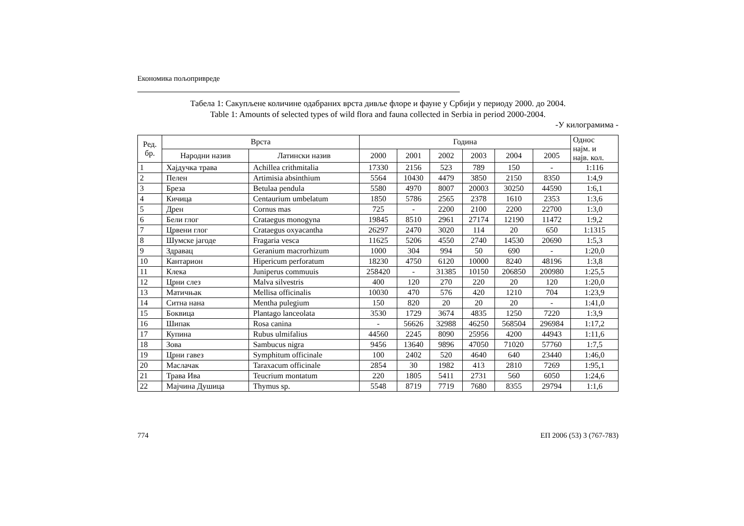Економика пољопривреде
Табела 1: Сакупљене количине одабраних врста дивље флоре и фауне у Србији у периоду 2000. до 2004.
Table 1: Amounts of selected types of wild flora and fauna collected in Serbia in period 2000-2004.
-У килограмима -
| Ред. бр. | Врста | | Година | | | | | | Однос најм. и најв. кол. |
| --- | --- | --- | --- | --- | --- | --- | --- | --- | --- |
| | Народни назив | Латински назив | 2000 | 2001 | 2002 | 2003 | 2004 | 2005 | |
| 1 | Хајдучка трава | Achillea crithmitalia | 17330 | 2156 | 523 | 789 | 150 | - | 1:116 |
| 2 | Пелен | Artimisia absinthium | 5564 | 10430 | 4479 | 3850 | 2150 | 8350 | 1:4,9 |
| 3 | Бреза | Betulaa pendula | 5580 | 4970 | 8007 | 20003 | 30250 | 44590 | 1:6,1 |
| 4 | Кичица | Centaurium umbelatum | 1850 | 5786 | 2565 | 2378 | 1610 | 2353 | 1:3,6 |
| 5 | Дрен | Cornus mas | 725 | - | 2200 | 2100 | 2200 | 22700 | 1:3,0 |
| 6 | Бели глог | Crataegus monogyna | 19845 | 8510 | 2961 | 27174 | 12190 | 11472 | 1:9,2 |
| 7 | Црвени глог | Crataegus oxyacantha | 26297 | 2470 | 3020 | 114 | 20 | 650 | 1:1315 |
| 8 | Шумске јагоде | Fragaria vesca | 11625 | 5206 | 4550 | 2740 | 14530 | 20690 | 1:5,3 |
| 9 | Здравац | Geranium macrorhizum | 1000 | 304 | 994 | 50 | 690 | - | 1:20,0 |
| 10 | Кантарион | Hipericum perforatum | 18230 | 4750 | 6120 | 10000 | 8240 | 48196 | 1:3,8 |
| 11 | Клека | Juniperus commuuis | 258420 | - | 31385 | 10150 | 206850 | 200980 | 1:25,5 |
| 12 | Црни слез | Malva silvestris | 400 | 120 | 270 | 220 | 20 | 120 | 1:20,0 |
| 13 | Матичњак | Mellisa officinalis | 10030 | 470 | 576 | 420 | 1210 | 704 | 1:23,9 |
| 14 | Ситна нана | Mentha pulegium | 150 | 820 | 20 | 20 | 20 | - | 1:41,0 |
| 15 | Боквица | Plantago lanceolata | 3530 | 1729 | 3674 | 4835 | 1250 | 7220 | 1:3,9 |
| 16 | Шипак | Rosa canina | - | 56626 | 32988 | 46250 | 568504 | 296984 | 1:17,2 |
| 17 | Купина | Rubus ulmifalius | 44560 | 2245 | 8090 | 25956 | 4200 | 44943 | 1:11,6 |
| 18 | Зова | Sambucus nigra | 9456 | 13640 | 9896 | 47050 | 71020 | 57760 | 1:7,5 |
| 19 | Црни гавез | Symphitum officinale | 100 | 2402 | 520 | 4640 | 640 | 23440 | 1:46,0 |
| 20 | Маслачак | Taraxacum officinale | 2854 | 30 | 1982 | 413 | 2810 | 7269 | 1:95,1 |
| 21 | Трава Ива | Teucrium montatum | 220 | 1805 | 5411 | 2731 | 560 | 6050 | 1:24,6 |
| 22 | Мајчина Душица | Thymus sp. | 5548 | 8719 | 7719 | 7680 | 8355 | 29794 | 1:1,6 |
774 ЕП 2006 (53) 3 (767-783)